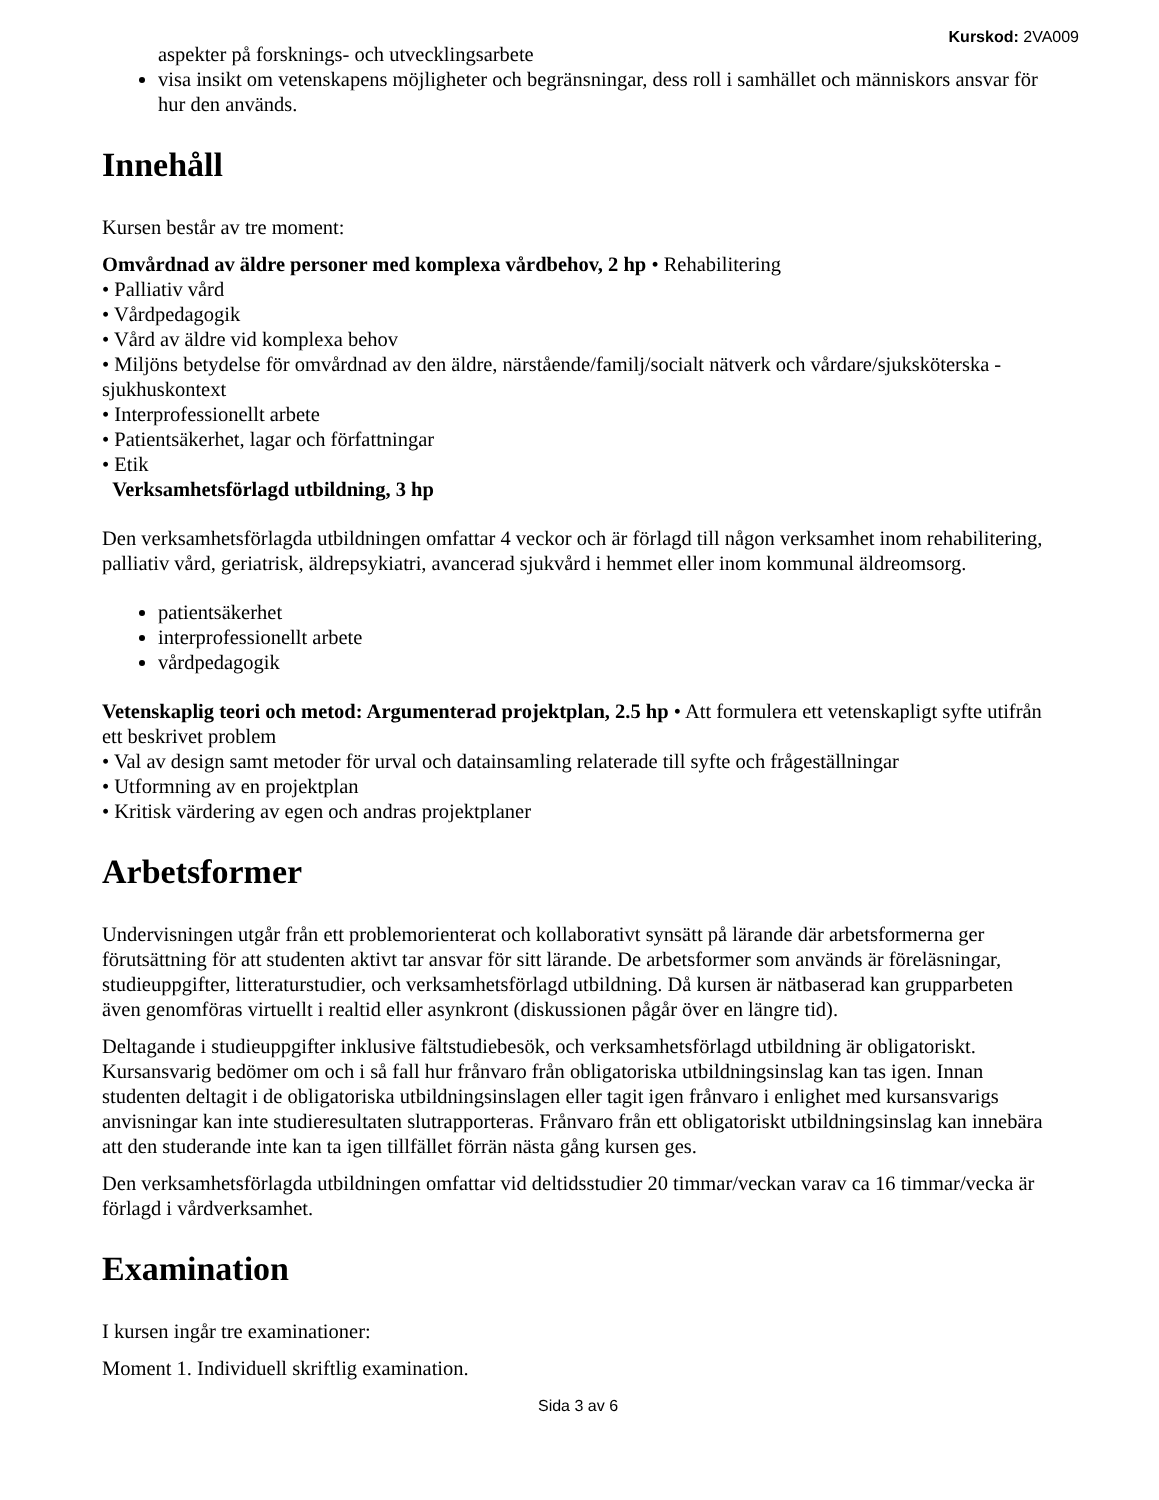Kurskod: 2VA009
aspekter på forsknings- och utvecklingsarbete
visa insikt om vetenskapens möjligheter och begränsningar, dess roll i samhället och människors ansvar för hur den används.
Innehåll
Kursen består av tre moment:
Omvårdnad av äldre personer med komplexa vårdbehov, 2 hp • Rehabilitering
• Palliativ vård
• Vårdpedagogik
• Vård av äldre vid komplexa behov
• Miljöns betydelse för omvårdnad av den äldre, närstående/familj/socialt nätverk och vårdare/sjuksköterska - sjukhuskontext
• Interprofessionellt arbete
• Patientsäkerhet, lagar och författningar
• Etik
Verksamhetsförlagd utbildning, 3 hp
Den verksamhetsförlagda utbildningen omfattar 4 veckor och är förlagd till någon verksamhet inom rehabilitering, palliativ vård, geriatrisk, äldrepsykiatri, avancerad sjukvård i hemmet eller inom kommunal äldreomsorg.
patientsäkerhet
interprofessionellt arbete
vårdpedagogik
Vetenskaplig teori och metod: Argumenterad projektplan, 2.5 hp • Att formulera ett vetenskapligt syfte utifrån ett beskrivet problem
• Val av design samt metoder för urval och datainsamling relaterade till syfte och frågeställningar
• Utformning av en projektplan
• Kritisk värdering av egen och andras projektplaner
Arbetsformer
Undervisningen utgår från ett problemorienterat och kollaborativt synsätt på lärande där arbetsformerna ger förutsättning för att studenten aktivt tar ansvar för sitt lärande. De arbetsformer som används är föreläsningar, studieuppgifter, litteraturstudier, och verksamhetsförlagd utbildning. Då kursen är nätbaserad kan grupparbeten även genomföras virtuellt i realtid eller asynkront (diskussionen pågår över en längre tid).
Deltagande i studieuppgifter inklusive fältstudiebesök, och verksamhetsförlagd utbildning är obligatoriskt. Kursansvarig bedömer om och i så fall hur frånvaro från obligatoriska utbildningsinslag kan tas igen. Innan studenten deltagit i de obligatoriska utbildningsinslagen eller tagit igen frånvaro i enlighet med kursansvarigs anvisningar kan inte studieresultaten slutrapporteras. Frånvaro från ett obligatoriskt utbildningsinslag kan innebära att den studerande inte kan ta igen tillfället förrän nästa gång kursen ges.
Den verksamhetsförlagda utbildningen omfattar vid deltidsstudier 20 timmar/veckan varav ca 16 timmar/vecka är förlagd i vårdverksamhet.
Examination
I kursen ingår tre examinationer:
Moment 1. Individuell skriftlig examination.
Sida 3 av 6